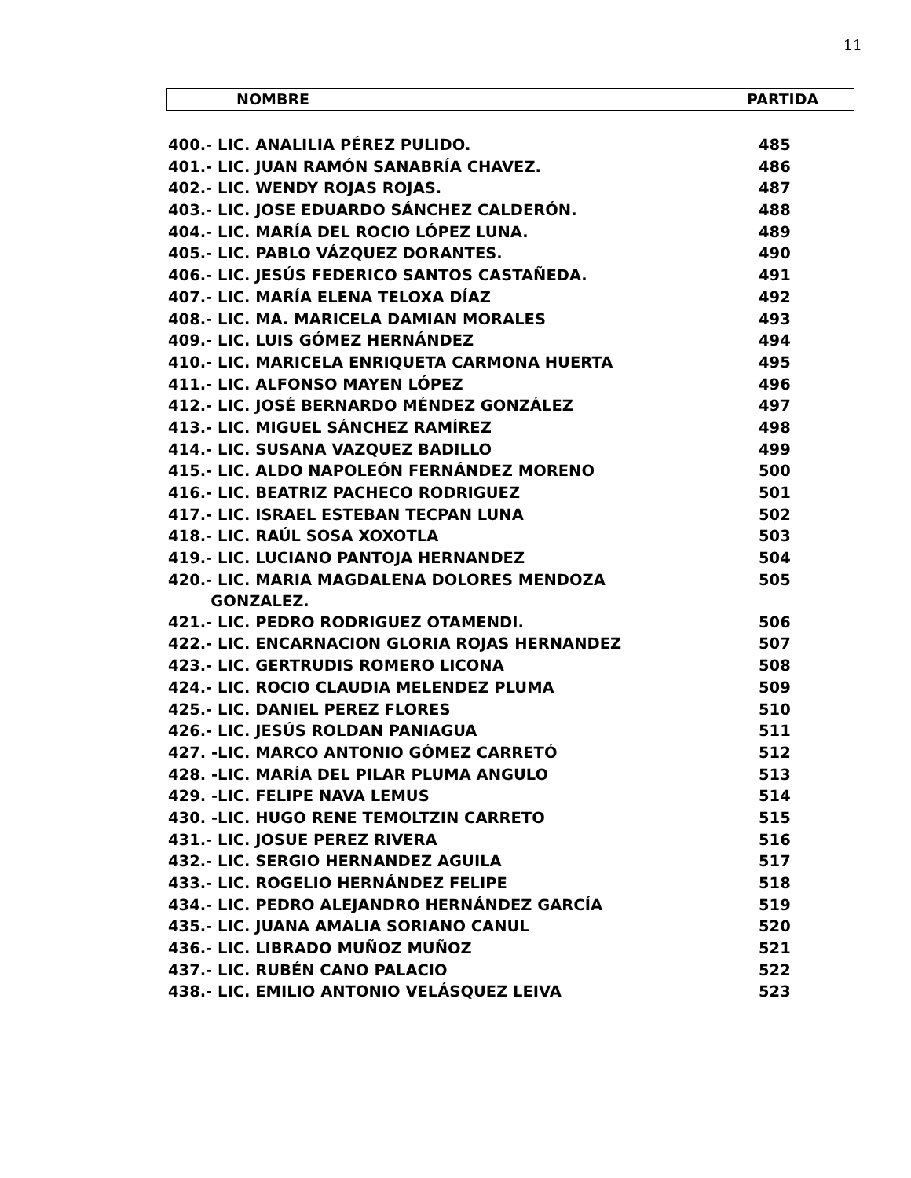11
NOMBRE PARTIDA
| 400.- LIC. ANALILIA PÉREZ PULIDO. | 485 |
| 401.- LIC. JUAN RAMÓN SANABRÍA CHAVEZ. | 486 |
| 402.- LIC. WENDY ROJAS ROJAS. | 487 |
| 403.- LIC. JOSE EDUARDO SÁNCHEZ CALDERÓN. | 488 |
| 404.- LIC. MARÍA DEL ROCIO LÓPEZ LUNA. | 489 |
| 405.- LIC. PABLO VÁZQUEZ DORANTES. | 490 |
| 406.- LIC. JESÚS FEDERICO SANTOS CASTAÑEDA. | 491 |
| 407.- LIC. MARÍA ELENA TELOXA DÍAZ | 492 |
| 408.- LIC. MA. MARICELA DAMIAN MORALES | 493 |
| 409.- LIC. LUIS GÓMEZ HERNÁNDEZ | 494 |
| 410.- LIC. MARICELA ENRIQUETA CARMONA HUERTA | 495 |
| 411.- LIC. ALFONSO MAYEN LÓPEZ | 496 |
| 412.- LIC. JOSÉ BERNARDO MÉNDEZ GONZÁLEZ | 497 |
| 413.- LIC. MIGUEL SÁNCHEZ RAMÍREZ | 498 |
| 414.- LIC. SUSANA VAZQUEZ BADILLO | 499 |
| 415.- LIC. ALDO NAPOLEÓN FERNÁNDEZ MORENO | 500 |
| 416.- LIC. BEATRIZ PACHECO RODRIGUEZ | 501 |
| 417.- LIC. ISRAEL ESTEBAN TECPAN LUNA | 502 |
| 418.- LIC. RAÚL SOSA XOXOTLA | 503 |
| 419.- LIC. LUCIANO PANTOJA HERNANDEZ | 504 |
| 420.- LIC. MARIA MAGDALENA DOLORES MENDOZA GONZALEZ. | 505 |
| 421.- LIC. PEDRO RODRIGUEZ OTAMENDI. | 506 |
| 422.- LIC. ENCARNACION GLORIA ROJAS HERNANDEZ | 507 |
| 423.- LIC. GERTRUDIS ROMERO LICONA | 508 |
| 424.- LIC. ROCIO CLAUDIA MELENDEZ PLUMA | 509 |
| 425.- LIC. DANIEL PEREZ FLORES | 510 |
| 426.- LIC. JESÚS ROLDAN PANIAGUA | 511 |
| 427. -LIC. MARCO ANTONIO GÓMEZ CARRETÓ | 512 |
| 428. -LIC. MARÍA DEL PILAR PLUMA ANGULO | 513 |
| 429. -LIC. FELIPE NAVA LEMUS | 514 |
| 430. -LIC. HUGO RENE TEMOLTZIN CARRETO | 515 |
| 431.- LIC. JOSUE PEREZ RIVERA | 516 |
| 432.- LIC. SERGIO HERNANDEZ AGUILA | 517 |
| 433.- LIC. ROGELIO HERNÁNDEZ FELIPE | 518 |
| 434.- LIC. PEDRO ALEJANDRO HERNÁNDEZ GARCÍA | 519 |
| 435.- LIC. JUANA AMALIA SORIANO CANUL | 520 |
| 436.- LIC. LIBRADO MUÑOZ MUÑOZ | 521 |
| 437.- LIC. RUBÉN CANO PALACIO | 522 |
| 438.- LIC. EMILIO ANTONIO VELÁSQUEZ LEIVA | 523 |